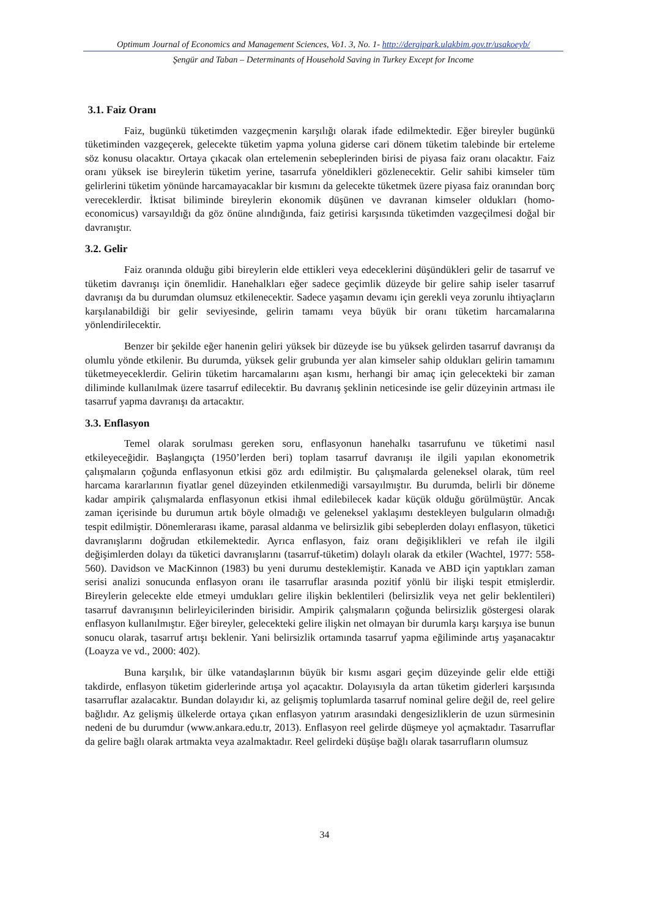Optimum Journal of Economics and Management Sciences, Vo1. 3, No. 1- http://dergipark.ulakbim.gov.tr/usakoeyb/
Şengür and Taban – Determinants of Household Saving in Turkey Except for Income
3.1. Faiz Oranı
Faiz, bugünkü tüketimden vazgeçmenin karşılığı olarak ifade edilmektedir. Eğer bireyler bugünkü tüketiminden vazgeçerek, gelecekte tüketim yapma yoluna giderse cari dönem tüketim talebinde bir erteleme söz konusu olacaktır. Ortaya çıkacak olan ertelemenin sebeplerinden birisi de piyasa faiz oranı olacaktır. Faiz oranı yüksek ise bireylerin tüketim yerine, tasarrufa yöneldikleri gözlenecektir. Gelir sahibi kimseler tüm gelirlerini tüketim yönünde harcamayacaklar bir kısmını da gelecekte tüketmek üzere piyasa faiz oranından borç vereceklerdir. İktisat biliminde bireylerin ekonomik düşünen ve davranan kimseler oldukları (homo-economicus) varsayıldığı da göz önüne alındığında, faiz getirisi karşısında tüketimden vazgeçilmesi doğal bir davranıştır.
3.2. Gelir
Faiz oranında olduğu gibi bireylerin elde ettikleri veya edeceklerini düşündükleri gelir de tasarruf ve tüketim davranışı için önemlidir. Hanehalkları eğer sadece geçimlik düzeyde bir gelire sahip iseler tasarruf davranışı da bu durumdan olumsuz etkilenecektir. Sadece yaşamın devamı için gerekli veya zorunlu ihtiyaçların karşılanabildiği bir gelir seviyesinde, gelirin tamamı veya büyük bir oranı tüketim harcamalarına yönlendirilecektir.
Benzer bir şekilde eğer hanenin geliri yüksek bir düzeyde ise bu yüksek gelirden tasarruf davranışı da olumlu yönde etkilenir. Bu durumda, yüksek gelir grubunda yer alan kimseler sahip oldukları gelirin tamamını tüketmeyeceklerdir. Gelirin tüketim harcamalarını aşan kısmı, herhangi bir amaç için gelecekteki bir zaman diliminde kullanılmak üzere tasarruf edilecektir. Bu davranış şeklinin neticesinde ise gelir düzeyinin artması ile tasarruf yapma davranışı da artacaktır.
3.3. Enflasyon
Temel olarak sorulması gereken soru, enflasyonun hanehalkı tasarrufunu ve tüketimi nasıl etkileyeceğidir. Başlangıçta (1950’lerden beri) toplam tasarruf davranışı ile ilgili yapılan ekonometrik çalışmaların çoğunda enflasyonun etkisi göz ardı edilmiştir. Bu çalışmalarda geleneksel olarak, tüm reel harcama kararlarının fiyatlar genel düzeyinden etkilenmediği varsayılmıştır. Bu durumda, belirli bir döneme kadar ampirik çalışmalarda enflasyonun etkisi ihmal edilebilecek kadar küçük olduğu görülmüştür. Ancak zaman içerisinde bu durumun artık böyle olmadığı ve geleneksel yaklaşımı destekleyen bulguların olmadığı tespit edilmiştir. Dönemlerarası ikame, parasal aldanma ve belirsizlik gibi sebeplerden dolayı enflasyon, tüketici davranışlarını doğrudan etkilemektedir. Ayrıca enflasyon, faiz oranı değişiklikleri ve refah ile ilgili değişimlerden dolayı da tüketici davranışlarını (tasarruf-tüketim) dolaylı olarak da etkiler (Wachtel, 1977: 558-560). Davidson ve MacKinnon (1983) bu yeni durumu desteklemiştir. Kanada ve ABD için yaptıkları zaman serisi analizi sonucunda enflasyon oranı ile tasarruflar arasında pozitif yönlü bir ilişki tespit etmişlerdir. Bireylerin gelecekte elde etmeyi umdukları gelire ilişkin beklentileri (belirsizlik veya net gelir beklentileri) tasarruf davranışının belirleyicilerinden birisidir. Ampirik çalışmaların çoğunda belirsizlik göstergesi olarak enflasyon kullanılmıştır. Eğer bireyler, gelecekteki gelire ilişkin net olmayan bir durumla karşı karşıya ise bunun sonucu olarak, tasarruf artışı beklenir. Yani belirsizlik ortamında tasarruf yapma eğiliminde artış yaşanacaktır (Loayza ve vd., 2000: 402).
Buna karşılık, bir ülke vatandaşlarının büyük bir kısmı asgari geçim düzeyinde gelir elde ettiği takdirde, enflasyon tüketim giderlerinde artışa yol açacaktır. Dolayısıyla da artan tüketim giderleri karşısında tasarruflar azalacaktır. Bundan dolayıdır ki, az gelişmiş toplumlarda tasarruf nominal gelire değil de, reel gelire bağlıdır. Az gelişmiş ülkelerde ortaya çıkan enflasyon yatırım arasındaki dengesizliklerin de uzun sürmesinin nedeni de bu durumdur (www.ankara.edu.tr, 2013). Enflasyon reel gelirde düşmeye yol açmaktadır. Tasarruflar da gelire bağlı olarak artmakta veya azalmaktadır. Reel gelirdeki düşüşe bağlı olarak tasarrufların olumsuz
34